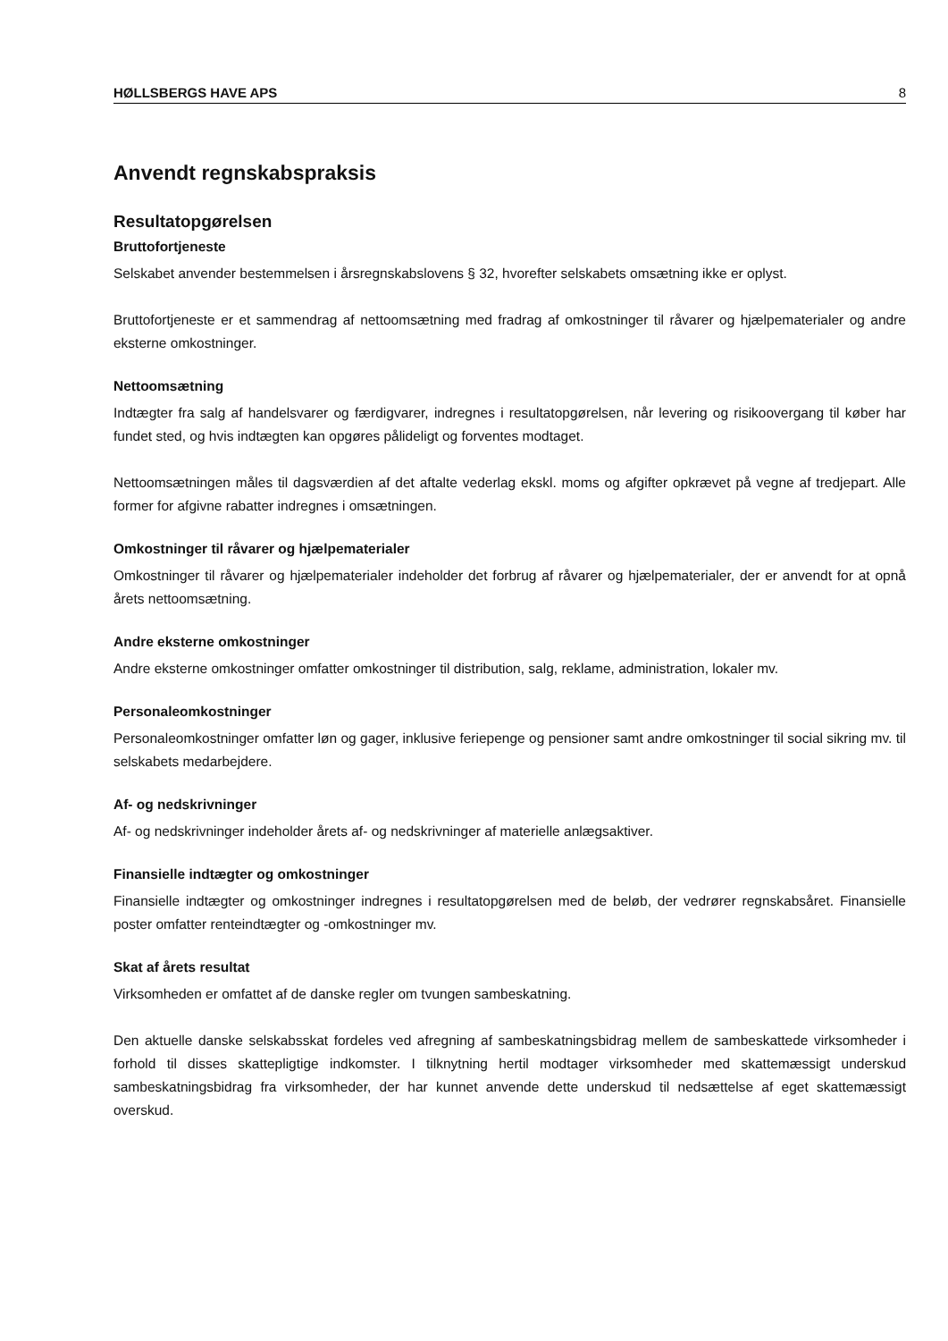HØLLSBERGS HAVE APS 8
Anvendt regnskabspraksis
Resultatopgørelsen
Bruttofortjeneste
Selskabet anvender bestemmelsen i årsregnskabslovens § 32, hvorefter selskabets omsætning ikke er oplyst.
Bruttofortjeneste er et sammendrag af nettoomsætning med fradrag af omkostninger til råvarer og hjælpematerialer og andre eksterne omkostninger.
Nettoomsætning
Indtægter fra salg af handelsvarer og færdigvarer, indregnes i resultatopgørelsen, når levering og risikoovergang til køber har fundet sted, og hvis indtægten kan opgøres pålideligt og forventes modtaget.
Nettoomsætningen måles til dagsværdien af det aftalte vederlag ekskl. moms og afgifter opkrævet på vegne af tredjepart. Alle former for afgivne rabatter indregnes i omsætningen.
Omkostninger til råvarer og hjælpematerialer
Omkostninger til råvarer og hjælpematerialer indeholder det forbrug af råvarer og hjælpematerialer, der er anvendt for at opnå årets nettoomsætning.
Andre eksterne omkostninger
Andre eksterne omkostninger omfatter omkostninger til distribution, salg, reklame, administration, lokaler mv.
Personaleomkostninger
Personaleomkostninger omfatter løn og gager, inklusive feriepenge og pensioner samt andre omkostninger til social sikring mv. til selskabets medarbejdere.
Af- og nedskrivninger
Af- og nedskrivninger indeholder årets af- og nedskrivninger af materielle anlægsaktiver.
Finansielle indtægter og omkostninger
Finansielle indtægter og omkostninger indregnes i resultatopgørelsen med de beløb, der vedrører regnskabsåret. Finansielle poster omfatter renteindtægter og -omkostninger mv.
Skat af årets resultat
Virksomheden er omfattet af de danske regler om tvungen sambeskatning.
Den aktuelle danske selskabsskat fordeles ved afregning af sambeskatningsbidrag mellem de sambeskattede virksomheder i forhold til disses skattepligtige indkomster. I tilknytning hertil modtager virksomheder med skattemæssigt underskud sambeskatningsbidrag fra virksomheder, der har kunnet anvende dette underskud til nedsættelse af eget skattemæssigt overskud.